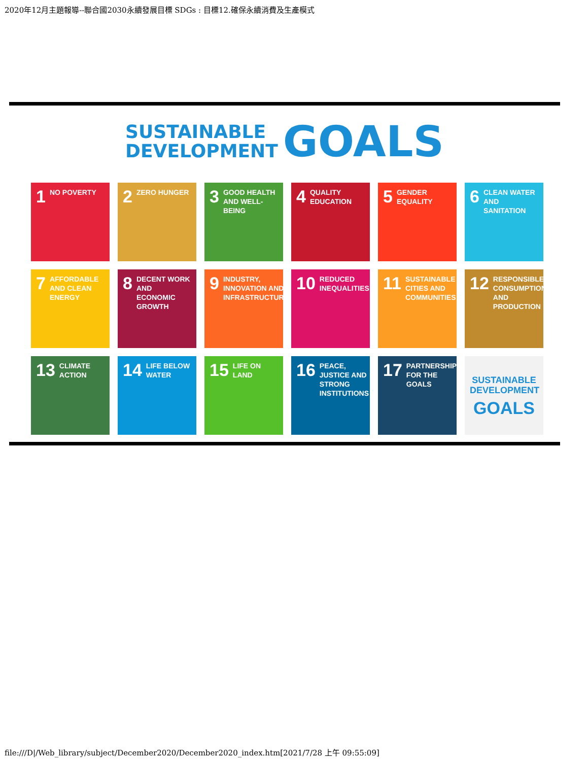2020年12月主題報導--聯合國2030永續發展目標 SDGs : 目標12.確保永續消費及生產模式
SUSTAINABLE
DEVELOPMENT GOALS
1 NO POVERTY
2 ZERO HUNGER
3 GOOD HEALTH AND WELL-BEING
4 QUALITY EDUCATION
5 GENDER EQUALITY
6 CLEAN WATER AND SANITATION
7 AFFORDABLE AND CLEAN ENERGY
8 DECENT WORK AND ECONOMIC GROWTH
9 INDUSTRY, INNOVATION AND INFRASTRUCTURE
10 REDUCED INEQUALITIES
11 SUSTAINABLE CITIES AND COMMUNITIES
12 RESPONSIBLE CONSUMPTION AND PRODUCTION
13 CLIMATE ACTION
14 LIFE BELOW WATER
15 LIFE ON LAND
16 PEACE, JUSTICE AND STRONG INSTITUTIONS
17 PARTNERSHIPS FOR THE GOALS
SUSTAINABLE DEVELOPMENT
GOALS
file:///D|/Web_library/subject/December2020/December2020_index.htm[2021/7/28 上午 09:55:09]